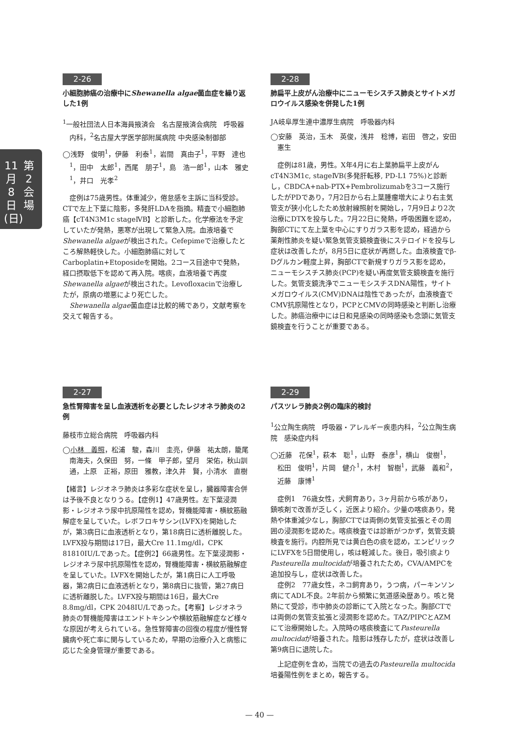11月8日(日)
第2会場
2-26
小細胞肺癌の治療中にShewanella algae菌血症を繰り返した1例
<sup>1</sup> 一般社団法人日本海員掖済会　名古屋掖済会病院　呼吸器内科，<sup>2</sup>名古屋大学医学部附属病院 中央感染制御部
◯浅野　俊明<sup>1</sup>，伊藤　利泰<sup>1</sup>，岩間　真由子<sup>1</sup>，平野　達也<sup>1</sup>，田中　太郎<sup>1</sup>，西尾　朋子<sup>1</sup>，島　浩一郎<sup>1</sup>，山本　雅史<sup>1</sup>，井口　光孝<sup>2</sup>
症例は75歳男性。体重減少，倦怠感を主訴に当科受診。CTで左上下葉に陰影，多発肝LDAを指摘。精査で小細胞肺癌【cT4N3M1c stageⅣB】と診断した。化学療法を予定していたが発熱，悪寒が出現して緊急入院。血液培養でShewanella algaeが検出された。Cefepimeで治療したところ解熱軽快した。小細胞肺癌に対してCarboplatin+Etoposideを開始。2コース目途中で発熱，経口摂取低下を認めて再入院。喀痰，血液培養で再度Shewanella algaeが検出された。Levofloxacinで治療したが，原病の増悪により死亡した。
Shewanella algae菌血症は比較的稀であり，文献考察を交えて報告する。
2-28
肺扁平上皮がん治療中にニューモシスチス肺炎とサイトメガロウイルス感染を併発した1例
JA岐阜厚生連中濃厚生病院　呼吸器内科
◯安藤　英治，玉木　英俊，浅井　稔博，岩田　啓之，安田　憲生
症例は81歳，男性。X年4月に右上葉肺扁平上皮がんcT4N3M1c, stageⅣB(多発肝転移, PD-L1 75%)と診断し，CBDCA+nab-PTX+Pembrolizumabを3コース施行したがPDであり，7月2日から右上葉腫瘤増大により右主気管支が狭小化したため放射線照射を開始し，7月9日より2次治療にDTXを投与した。7月22日に発熱，呼吸困難を認め，胸部CTにて左上葉を中心にすりガラス影を認め，経過から薬剤性肺炎を疑い緊急気管支鏡検査後にステロイドを投与し症状は改善したが，8月5日に症状が再燃した。血液検査でβ-Dグルカン軽度上昇，胸部CTで新規すりガラス影を認め，ニューモシスチス肺炎(PCP)を疑い再度気管支鏡検査を施行した。気管支鏡洗浄でニューモシスチスDNA陽性，サイトメガロウイルス(CMV)DNAは陰性であったが，血液検査でCMV抗原陽性となり，PCPとCMVの同時感染と判断し治療した。肺癌治療中には日和見感染の同時感染も念頭に気管支鏡検査を行うことが重要である。
2-27
急性腎障害を呈し血液透析を必要としたレジオネラ肺炎の2例
藤枝市立総合病院　呼吸器内科
◯小林　義照，松浦　駿，森川　圭亮，伊藤　祐太朗，籠尾　南海夫，久保田　努，一條　甲子郎，望月　栄佑，秋山訓通，上原　正裕，原田　雅教，津久井　賢，小清水　直樹
【緒言】レジオネラ肺炎は多彩な症状を呈し，臓器障害合併は予後不良となりうる。【症例1】47歳男性。左下葉浸潤影・レジオネラ尿中抗原陽性を認め，腎機能障害・横紋筋融解症を呈していた。レボフロキサシン(LVFX)を開始したが，第3病日に血液透析となり，第18病日に透析離脱した。LVFX投与期間は17日，最大Cre 11.1mg/dl，CPK 81810IU/Lであった。【症例2】66歳男性。左下葉浸潤影・レジオネラ尿中抗原陽性を認め，腎機能障害・横紋筋融解症を呈していた。LVFXを開始したが，第1病日に人工呼吸器，第2病日に血液透析となり，第8病日に抜管，第27病日に透析離脱した。LVFX投与期間は16日，最大Cre 8.8mg/dl，CPK 2048IU/Lであった。【考察】レジオネラ肺炎の腎機能障害はエンドトキシンや横紋筋融解症など様々な原因が考えられている。急性腎障害の回復の程度が慢性腎臓病や死亡率に関与しているため，早期の治療介入と病態に応じた全身管理が重要である。
2-29
パスツレラ肺炎2例の臨床的検討
<sup>1</sup> 公立陶生病院　呼吸器・アレルギー疾患内科，<sup>2</sup>公立陶生病院　感染症内科
◯近藤　花保<sup>1</sup>，萩本　聡<sup>1</sup>，山野　泰彦<sup>1</sup>，横山　俊樹<sup>1</sup>，松田　俊明<sup>1</sup>，片岡　健介<sup>1</sup>，木村　智樹<sup>1</sup>，武藤　義和<sup>2</sup>，近藤　康博<sup>1</sup>
症例1　76歳女性，犬飼育あり，3ヶ月前から咳があり，鎮咳剤で改善が乏しく，近医より紹介。少量の喀痰あり，発熱や体重減少なし，胸部CTでは両側の気管支拡張とその周囲の浸潤影を認めた。喀痰検査では診断がつかず，気管支鏡検査を施行。内腔所見では黄白色の痰を認め，エンピリックにLVFXを5日間使用し，咳は軽減した。後日，吸引痰よりPasteurella multocidaが培養されたため，CVA/AMPCを追加投与し，症状は改善した。
症例2　77歳女性，ネコ飼育あり，うつ病，パーキンソン病にてADL不良。2年前から頻繁に気道感染歴あり。咳と発熱にて受診，市中肺炎の診断にて入院となった。胸部CTでは両側の気管支拡張と浸潤影を認めた。TAZ/PIPCとAZMにて治療開始した。入院時の喀痰検査にてPasteurella multocidaが培養された。陰影は残存したが，症状は改善し第9病日に退院した。
上記症例を含め，当院での過去のPasteurella multocida培養陽性例をまとめ，報告する。
— 40 —